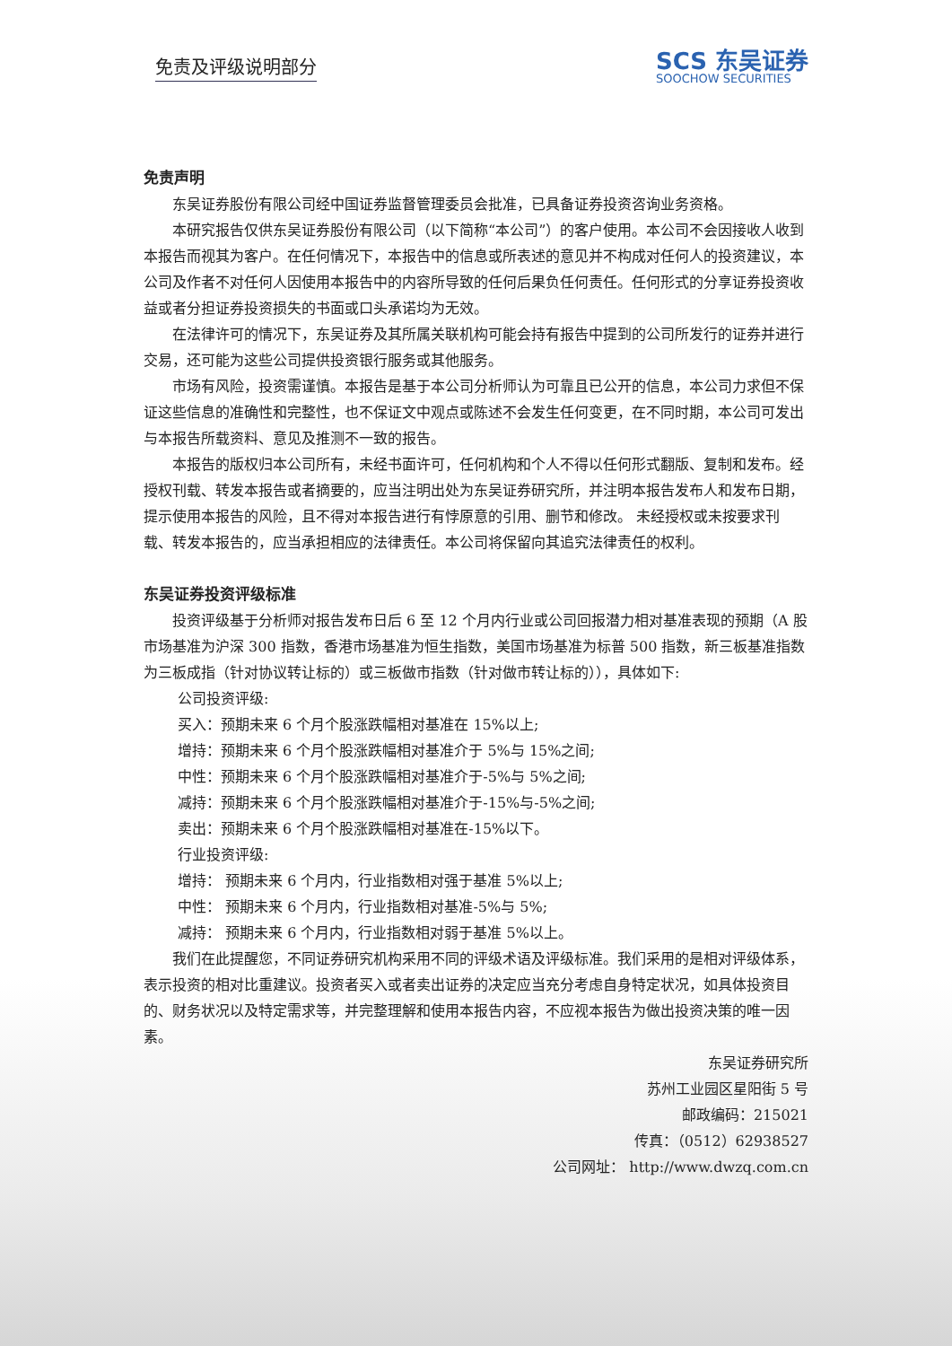免责及评级说明部分
SCS 东吴证券
SOOCHOW SECURITIES
免责声明
东吴证券股份有限公司经中国证券监督管理委员会批准，已具备证券投资咨询业务资格。
本研究报告仅供东吴证券股份有限公司（以下简称“本公司”）的客户使用。本公司不会因接收人收到本报告而视其为客户。在任何情况下，本报告中的信息或所表述的意见并不构成对任何人的投资建议，本公司及作者不对任何人因使用本报告中的内容所导致的任何后果负任何责任。任何形式的分享证券投资收益或者分担证券投资损失的书面或口头承诺均为无效。
在法律许可的情况下，东吴证券及其所属关联机构可能会持有报告中提到的公司所发行的证券并进行交易，还可能为这些公司提供投资银行服务或其他服务。
市场有风险，投资需谨慎。本报告是基于本公司分析师认为可靠且已公开的信息，本公司力求但不保证这些信息的准确性和完整性，也不保证文中观点或陈述不会发生任何变更，在不同时期，本公司可发出与本报告所载资料、意见及推测不一致的报告。
本报告的版权归本公司所有，未经书面许可，任何机构和个人不得以任何形式翻版、复制和发布。经授权刊载、转发本报告或者摘要的，应当注明出处为东吴证券研究所，并注明本报告发布人和发布日期，提示使用本报告的风险，且不得对本报告进行有悖原意的引用、删节和修改。 未经授权或未按要求刊载、转发本报告的，应当承担相应的法律责任。本公司将保留向其追究法律责任的权利。
东吴证券投资评级标准
投资评级基于分析师对报告发布日后 6 至 12 个月内行业或公司回报潜力相对基准表现的预期（A 股市场基准为沪深 300 指数，香港市场基准为恒生指数，美国市场基准为标普 500 指数，新三板基准指数为三板成指（针对协议转让标的）或三板做市指数（针对做市转让标的）），具体如下:
公司投资评级:
买入：预期未来 6 个月个股涨跌幅相对基准在 15%以上;
增持：预期未来 6 个月个股涨跌幅相对基准介于 5%与 15%之间;
中性：预期未来 6 个月个股涨跌幅相对基准介于-5%与 5%之间;
减持：预期未来 6 个月个股涨跌幅相对基准介于-15%与-5%之间;
卖出：预期未来 6 个月个股涨跌幅相对基准在-15%以下。
行业投资评级:
增持： 预期未来 6 个月内，行业指数相对强于基准 5%以上;
中性： 预期未来 6 个月内，行业指数相对基准-5%与 5%;
减持： 预期未来 6 个月内，行业指数相对弱于基准 5%以上。
我们在此提醒您，不同证券研究机构采用不同的评级术语及评级标准。我们采用的是相对评级体系，表示投资的相对比重建议。投资者买入或者卖出证券的决定应当充分考虑自身特定状况，如具体投资目的、财务状况以及特定需求等，并完整理解和使用本报告内容，不应视本报告为做出投资决策的唯一因素。
东吴证券研究所
苏州工业园区星阳街 5 号
邮政编码：215021
传真：（0512）62938527
公司网址： http://www.dwzq.com.cn